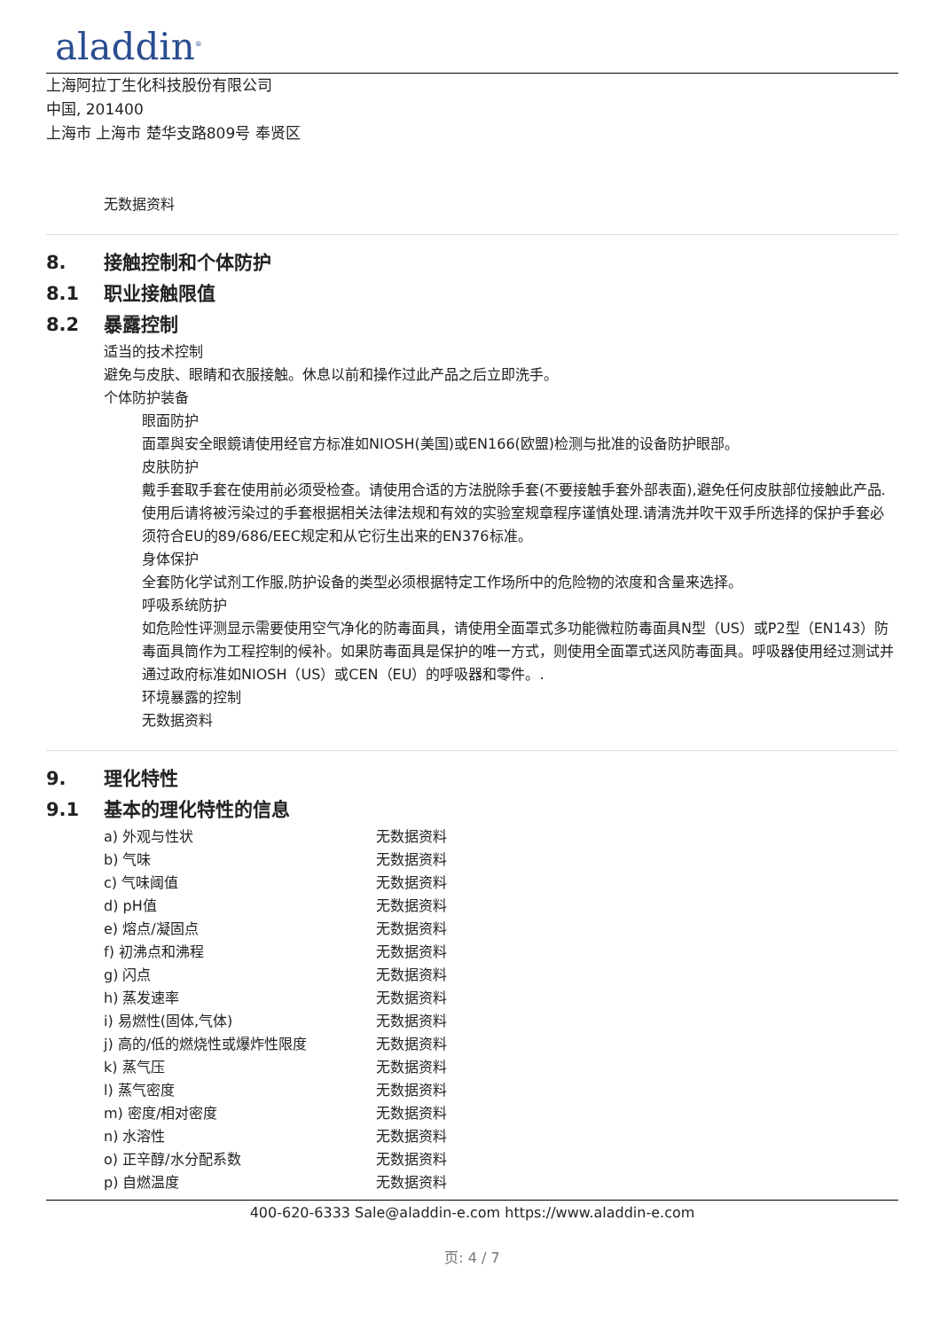aladdin<sup>®</sup>
上海阿拉丁生化科技股份有限公司
中国, 201400
上海市 上海市 楚华支路809号 奉贤区
无数据资料
8. 接触控制和个体防护
8.1 职业接触限值
8.2 暴露控制
适当的技术控制
避免与皮肤、眼睛和衣服接触。休息以前和操作过此产品之后立即洗手。
个体防护装备
眼面防护
面罩與安全眼鏡请使用经官方标准如NIOSH(美国)或EN166(欧盟)检测与批准的设备防护眼部。
皮肤防护
戴手套取手套在使用前必须受检查。请使用合适的方法脱除手套(不要接触手套外部表面),避免任何皮肤部位接触此产品.使用后请将被污染过的手套根据相关法律法规和有效的实验室规章程序谨慎处理.请清洗并吹干双手所选择的保护手套必须符合EU的89/686/EEC规定和从它衍生出来的EN376标准。
身体保护
全套防化学试剂工作服,防护设备的类型必须根据特定工作场所中的危险物的浓度和含量来选择。
呼吸系统防护
如危险性评测显示需要使用空气净化的防毒面具，请使用全面罩式多功能微粒防毒面具N型（US）或P2型（EN143）防毒面具筒作为工程控制的候补。如果防毒面具是保护的唯一方式，则使用全面罩式送风防毒面具。呼吸器使用经过测试并通过政府标准如NIOSH（US）或CEN（EU）的呼吸器和零件。.
环境暴露的控制
无数据资料
9. 理化特性
9.1 基本的理化特性的信息
| a) 外观与性状 | 无数据资料 |
| b) 气味 | 无数据资料 |
| c) 气味阈值 | 无数据资料 |
| d) pH值 | 无数据资料 |
| e) 熔点/凝固点 | 无数据资料 |
| f) 初沸点和沸程 | 无数据资料 |
| g) 闪点 | 无数据资料 |
| h) 蒸发速率 | 无数据资料 |
| i) 易燃性(固体,气体) | 无数据资料 |
| j) 高的/低的燃烧性或爆炸性限度 | 无数据资料 |
| k) 蒸气压 | 无数据资料 |
| l) 蒸气密度 | 无数据资料 |
| m) 密度/相对密度 | 无数据资料 |
| n) 水溶性 | 无数据资料 |
| o) 正辛醇/水分配系数 | 无数据资料 |
| p) 自燃温度 | 无数据资料 |
400-620-6333 Sale@aladdin-e.com https://www.aladdin-e.com
页: 4 / 7